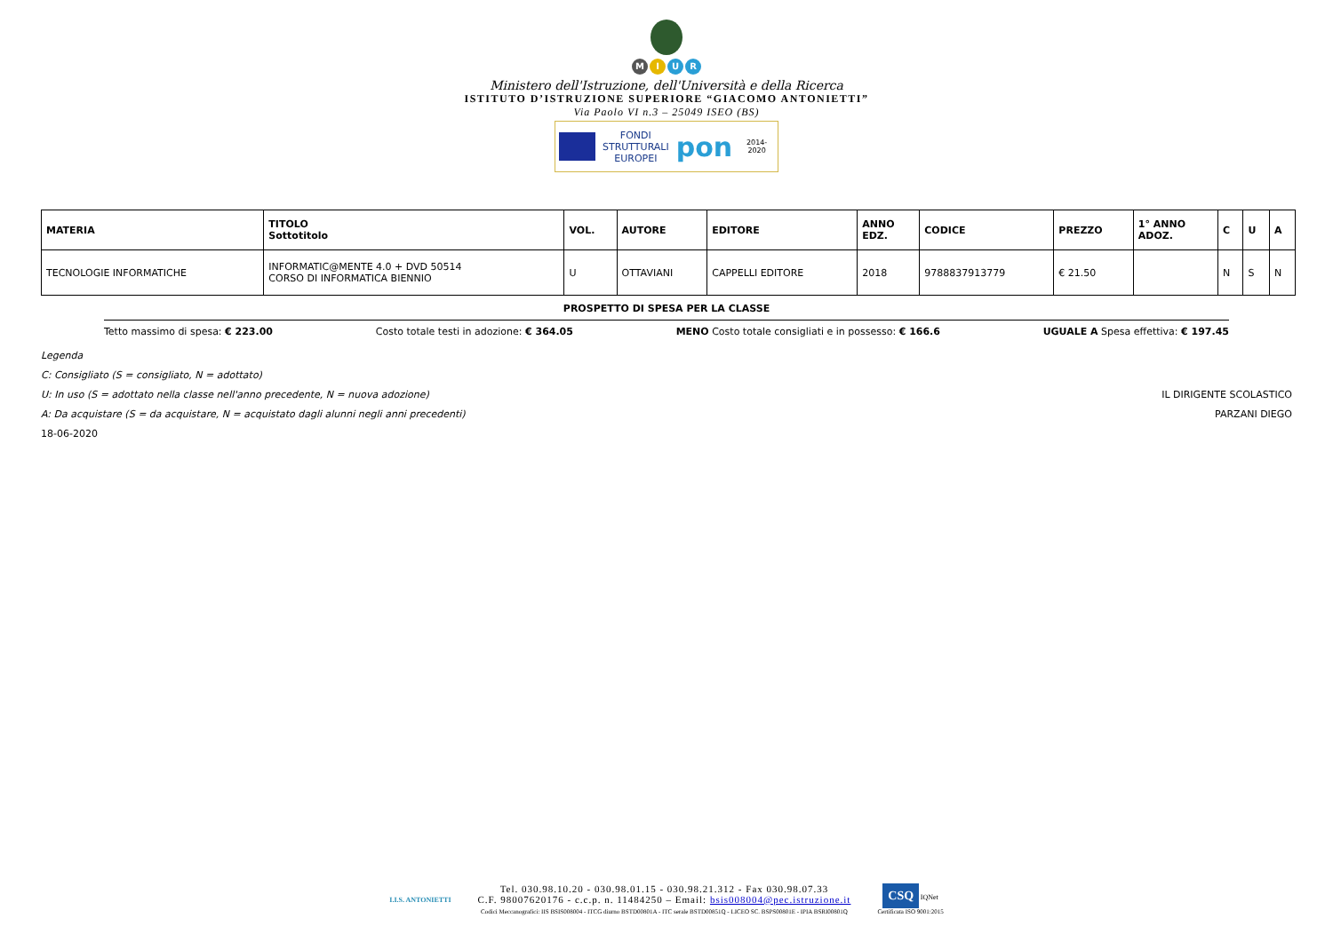MIUR
Ministero dell'Istruzione, dell'Università e della Ricerca
ISTITUTO D’ISTRUZIONE SUPERIORE “GIACOMO ANTONIETTI”
Via Paolo VI n.3 – 25049 ISEO (BS)
FONDI
STRUTTURALI
EUROPEI
pon
2014-2020
| MATERIA | TITOLO Sottotitolo | VOL. | AUTORE | EDITORE | ANNO EDZ. | CODICE | PREZZO | 1° ANNO ADOZ. | C | U | A |
| --- | --- | --- | --- | --- | --- | --- | --- | --- | --- | --- | --- |
| TECNOLOGIE INFORMATICHE | INFORMATIC@MENTE 4.0 + DVD 50514 CORSO DI INFORMATICA BIENNIO | U | OTTAVIANI | CAPPELLI EDITORE | 2018 | 9788837913779 | € 21.50 | | N | S | N |
PROSPETTO DI SPESA PER LA CLASSE
Tetto massimo di spesa: € 223.00 Costo totale testi in adozione: € 364.05 MENO Costo totale consigliati e in possesso: € 166.6 UGUALE A Spesa effettiva: € 197.45
Legenda
C: Consigliato (S = consigliato, N = adottato)
U: In uso (S = adottato nella classe nell'anno precedente, N = nuova adozione)
A: Da acquistare (S = da acquistare, N = acquistato dagli alunni negli anni precedenti)
18-06-2020
IL DIRIGENTE SCOLASTICO
PARZANI DIEGO
I.I.S. ANTONIETTI
Tel. 030.98.10.20 - 030.98.01.15 - 030.98.21.312 - Fax 030.98.07.33
C.F. 98007620176 - c.c.p. n. 11484250 – Email: bsis008004@pec.istruzione.it
Codici Meccanografici: IIS BSIS008004 - ITCG diurno BSTD00801A - ITC serale BSTD00851Q - LICEO SC. BSPS00801E - IPIA BSRI00801Q
CSQ IQNet
Certificata ISO 9001:2015